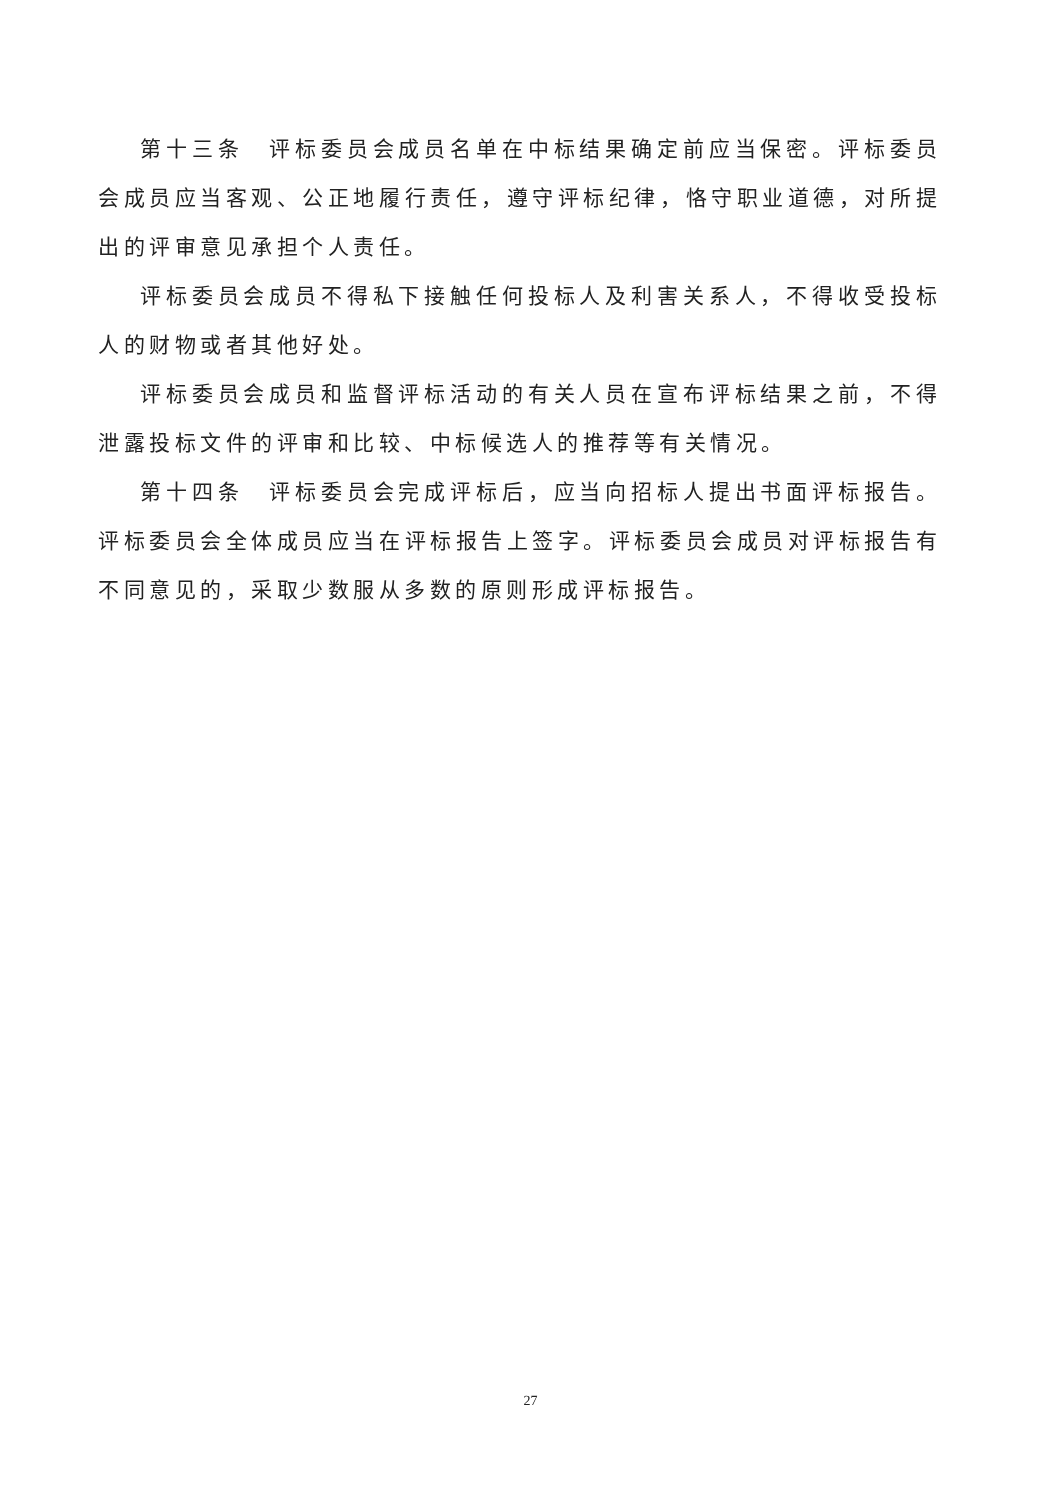第十三条　评标委员会成员名单在中标结果确定前应当保密。评标委员会成员应当客观、公正地履行责任，遵守评标纪律，恪守职业道德，对所提出的评审意见承担个人责任。
评标委员会成员不得私下接触任何投标人及利害关系人，不得收受投标人的财物或者其他好处。
评标委员会成员和监督评标活动的有关人员在宣布评标结果之前，不得泄露投标文件的评审和比较、中标候选人的推荐等有关情况。
第十四条　评标委员会完成评标后，应当向招标人提出书面评标报告。评标委员会全体成员应当在评标报告上签字。评标委员会成员对评标报告有不同意见的，采取少数服从多数的原则形成评标报告。
27